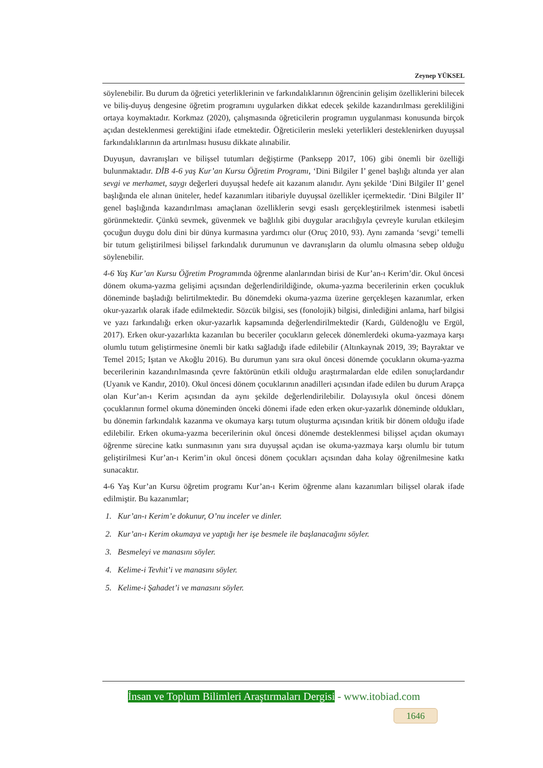Zeynep YÜKSEL
söylenebilir. Bu durum da öğretici yeterliklerinin ve farkındalıklarının öğrencinin gelişim özelliklerini bilecek ve biliş-duyuş dengesine öğretim programını uygularken dikkat edecek şekilde kazandırılması gerekliliğini ortaya koymaktadır. Korkmaz (2020), çalışmasında öğreticilerin programın uygulanması konusunda birçok açıdan desteklenmesi gerektiğini ifade etmektedir. Öğreticilerin mesleki yeterlikleri desteklenirken duyuşsal farkındalıklarının da artırılması hususu dikkate alınabilir.
Duyuşun, davranışları ve bilişsel tutumları değiştirme (Panksepp 2017, 106) gibi önemli bir özelliği bulunmaktadır. DİB 4-6 yaş Kur’an Kursu Öğretim Programı, ‘Dini Bilgiler I’ genel başlığı altında yer alan sevgi ve merhamet, saygı değerleri duyuşsal hedefe ait kazanım alanıdır. Aynı şekilde ‘Dini Bilgiler II’ genel başlığında ele alınan üniteler, hedef kazanımları itibariyle duyuşsal özellikler içermektedir. ‘Dini Bilgiler II’ genel başlığında kazandırılması amaçlanan özelliklerin sevgi esaslı gerçekleştirilmek istenmesi isabetli görünmektedir. Çünkü sevmek, güvenmek ve bağlılık gibi duygular aracılığıyla çevreyle kurulan etkileşim çocuğun duygu dolu dini bir dünya kurmasına yardımcı olur (Oruç 2010, 93). Aynı zamanda ‘sevgi’ temelli bir tutum geliştirilmesi bilişsel farkındalık durumunun ve davranışların da olumlu olmasına sebep olduğu söylenebilir.
4-6 Yaş Kur’an Kursu Öğretim Programında öğrenme alanlarından birisi de Kur’an-ı Kerim’dir. Okul öncesi dönem okuma-yazma gelişimi açısından değerlendirildiğinde, okuma-yazma becerilerinin erken çocukluk döneminde başladığı belirtilmektedir. Bu dönemdeki okuma-yazma üzerine gerçekleşen kazanımlar, erken okur-yazarlık olarak ifade edilmektedir. Sözcük bilgisi, ses (fonolojik) bilgisi, dinlediğini anlama, harf bilgisi ve yazı farkındalığı erken okur-yazarlık kapsamında değerlendirilmektedir (Kardı, Güldenoğlu ve Ergül, 2017). Erken okur-yazarlıkta kazanılan bu beceriler çocukların gelecek dönemlerdeki okuma-yazmaya karşı olumlu tutum geliştirmesine önemli bir katkı sağladığı ifade edilebilir (Altınkaynak 2019, 39; Bayraktar ve Temel 2015; Işıtan ve Akoğlu 2016). Bu durumun yanı sıra okul öncesi dönemde çocukların okuma-yazma becerilerinin kazandırılmasında çevre faktörünün etkili olduğu araştırmalardan elde edilen sonuçlardandır (Uyanık ve Kandır, 2010). Okul öncesi dönem çocuklarının anadilleri açısından ifade edilen bu durum Arapça olan Kur’an-ı Kerim açısından da aynı şekilde değerlendirilebilir. Dolayısıyla okul öncesi dönem çocuklarının formel okuma döneminden önceki dönemi ifade eden erken okur-yazarlık döneminde oldukları, bu dönemin farkındalık kazanma ve okumaya karşı tutum oluşturma açısından kritik bir dönem olduğu ifade edilebilir. Erken okuma-yazma becerilerinin okul öncesi dönemde desteklenmesi bilişsel açıdan okumayı öğrenme sürecine katkı sunmasının yanı sıra duyuşsal açıdan ise okuma-yazmaya karşı olumlu bir tutum geliştirilmesi Kur’an-ı Kerim’in okul öncesi dönem çocukları açısından daha kolay öğrenilmesine katkı sunacaktır.
4-6 Yaş Kur’an Kursu öğretim programı Kur’an-ı Kerim öğrenme alanı kazanımları bilişsel olarak ifade edilmiştir. Bu kazanımlar;
1. Kur’an-ı Kerim’e dokunur, O’nu inceler ve dinler.
2. Kur’an-ı Kerim okumaya ve yaptığı her işe besmele ile başlanacağını söyler.
3. Besmeleyi ve manasını söyler.
4. Kelime-i Tevhit’i ve manasını söyler.
5. Kelime-i Şahadet’i ve manasını söyler.
İnsan ve Toplum Bilimleri Araştırmaları Dergisi - www.itobiad.com
1646